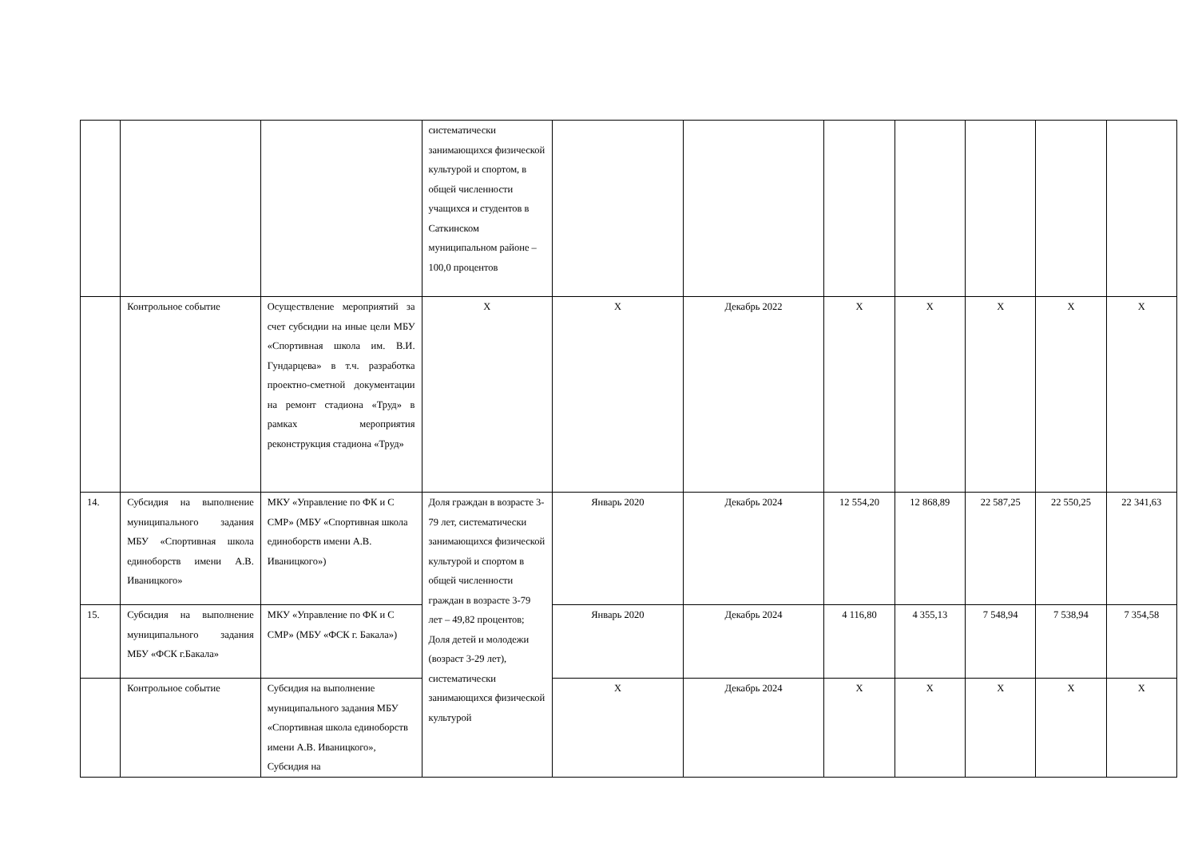| | | | систематически занимающихся физической культурой и спортом, в общей численности учащихся и студентов в Саткинском муниципальном районе – 100,0 процентов | | | | | | | |
| | Контрольное событие | Осуществление мероприятий за счет субсидии на иные цели МБУ «Спортивная школа им. В.И. Гундарцева» в т.ч. разработка проектно-сметной документации на ремонт стадиона «Труд» в рамках мероприятия реконструкция стадиона «Труд» | Х | Х | Декабрь 2022 | Х | Х | Х | Х | Х |
| 14. | Субсидия на выполнение муниципального задания МБУ «Спортивная школа единоборств имени А.В. Иваницкого» | МКУ «Управление по ФК и С СМР» (МБУ «Спортивная школа единоборств имени А.В. Иваницкого») | Доля граждан в возрасте 3-79 лет, систематически занимающихся физической культурой и спортом в общей численности граждан в возрасте 3-79 лет – 49,82 процентов; Доля детей и молодежи (возраст 3-29 лет), систематически занимающихся физической культурой | Январь 2020 | Декабрь 2024 | 12 554,20 | 12 868,89 | 22 587,25 | 22 550,25 | 22 341,63 |
| 15. | Субсидия на выполнение муниципального задания МБУ «ФСК г.Бакала» | МКУ «Управление по ФК и С СМР» (МБУ «ФСК г. Бакала») | | Январь 2020 | Декабрь 2024 | 4 116,80 | 4 355,13 | 7 548,94 | 7 538,94 | 7 354,58 |
| | Контрольное событие | Субсидия на выполнение муниципального задания МБУ «Спортивная школа единоборств имени А.В. Иваницкого», Субсидия на | | Х | Декабрь 2024 | Х | Х | Х | Х | Х |